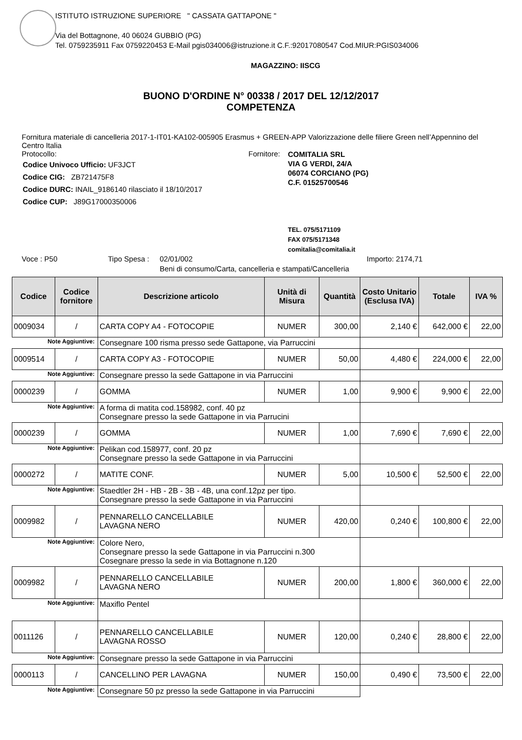ISTITUTO ISTRUZIONE SUPERIORE " CASSATA GATTAPONE "
Via del Bottagnone, 40 06024 GUBBIO (PG)
Tel. 0759235911 Fax 0759220453 E-Mail pgis034006@istruzione.it C.F.:92017080547 Cod.MIUR:PGIS034006
MAGAZZINO: IISCG
BUONO D'ORDINE N° 00338 / 2017 DEL 12/12/2017
COMPETENZA
Fornitura materiale di cancelleria 2017-1-IT01-KA102-005905 Erasmus + GREEN-APP Valorizzazione delle filiere Green nell’Appennino del Centro Italia
Protocollo:
| Codice Univoco Ufficio: UF3JCT |
| Codice CIG: ZB721475F8 |
| Codice DURC: INAIL_9186140 rilasciato il 18/10/2017 |
| Codice CUP: J89G17000350006 |
Fornitore:
COMITALIA SRL
VIA G VERDI, 24/A
06074 CORCIANO (PG)
C.F. 01525700546
TEL. 075/5171109
FAX 075/5171348
comitalia@comitalia.it
Voce : P50 Tipo Spesa :
02/01/002
Beni di consumo/Carta, cancelleria e stampati/Cancelleria
Importo: 2174,71
| Codice | Codice fornitore | Descrizione articolo | Unità di Misura | Quantità | Costo Unitario (Esclusa IVA) | Totale | IVA % |
| --- | --- | --- | --- | --- | --- | --- | --- |
| 0009034 | / | CARTA COPY A4 - FOTOCOPIE | NUMER | 300,00 | 2,140 € | 642,000 € | 22,00 |
| Note Aggiuntive: | | Consegnare 100 risma presso sede Gattapone, via Parruccini | | | | | |
| 0009514 | / | CARTA COPY A3 - FOTOCOPIE | NUMER | 50,00 | 4,480 € | 224,000 € | 22,00 |
| Note Aggiuntive: | | Consegnare presso la sede Gattapone in via Parruccini | | | | | |
| 0000239 | / | GOMMA | NUMER | 1,00 | 9,900 € | 9,900 € | 22,00 |
| Note Aggiuntive: | | A forma di matita cod.158982, conf. 40 pz Consegnare presso la sede Gattapone in via Parrucini | | | | | |
| 0000239 | / | GOMMA | NUMER | 1,00 | 7,690 € | 7,690 € | 22,00 |
| Note Aggiuntive: | | Pelikan cod.158977, conf. 20 pz Consegnare presso la sede Gattapone in via Parruccini | | | | | |
| 0000272 | / | MATITE CONF. | NUMER | 5,00 | 10,500 € | 52,500 € | 22,00 |
| Note Aggiuntive: | | Staedtler 2H - HB - 2B - 3B - 4B, una conf.12pz per tipo. Consegnare presso la sede Gattapone in via Parruccini | | | | | |
| 0009982 | / | PENNARELLO CANCELLABILE LAVAGNA NERO | NUMER | 420,00 | 0,240 € | 100,800 € | 22,00 |
| Note Aggiuntive: | | Colore Nero, Consegnare presso la sede Gattapone in via Parruccini n.300 Cosegnare presso la sede in via Bottagnone n.120 | | | | | |
| 0009982 | / | PENNARELLO CANCELLABILE LAVAGNA NERO | NUMER | 200,00 | 1,800 € | 360,000 € | 22,00 |
| Note Aggiuntive: | | Maxiflo Pentel | | | | | |
| 0011126 | / | PENNARELLO CANCELLABILE LAVAGNA ROSSO | NUMER | 120,00 | 0,240 € | 28,800 € | 22,00 |
| Note Aggiuntive: | | Consegnare presso la sede Gattapone in via Parruccini | | | | | |
| 0000113 | / | CANCELLINO PER LAVAGNA | NUMER | 150,00 | 0,490 € | 73,500 € | 22,00 |
| Note Aggiuntive: | | Consegnare 50 pz presso la sede Gattapone in via Parruccini | | | | | |